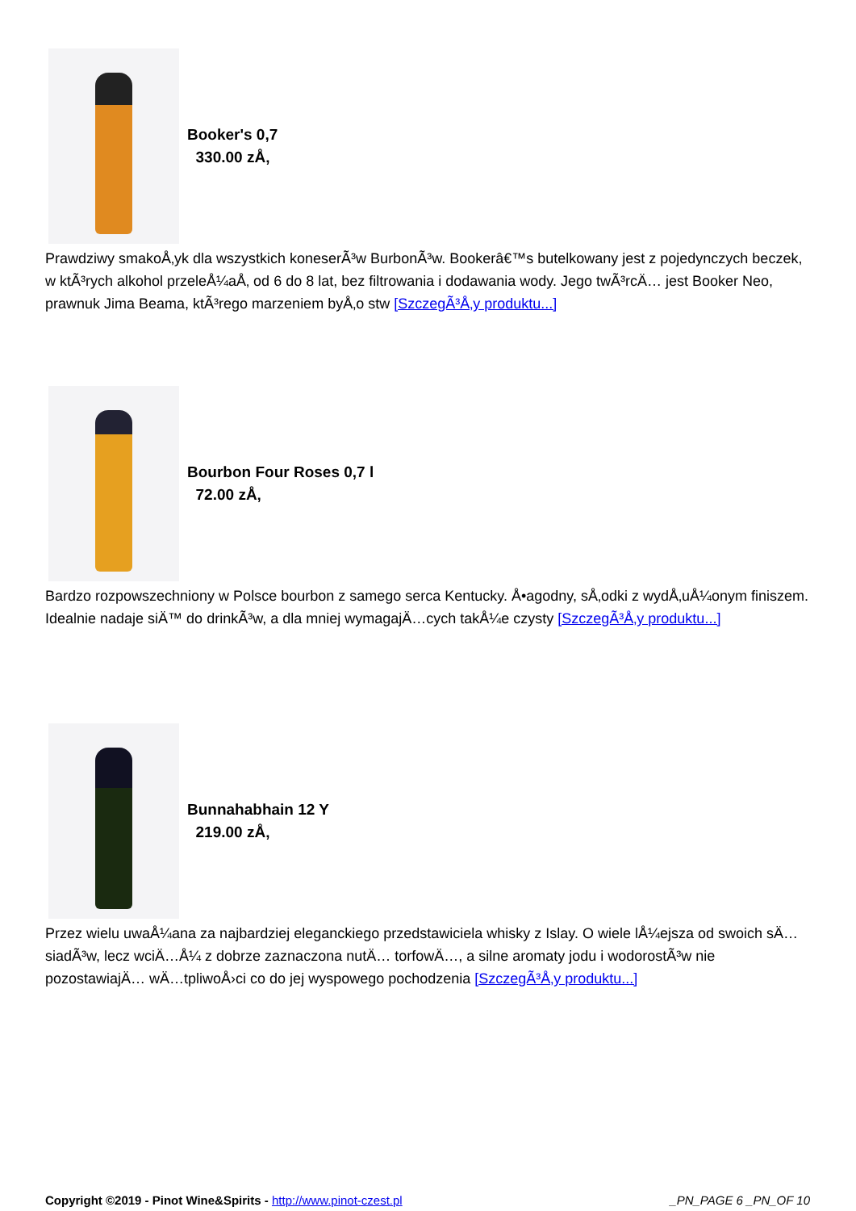Booker's 0,7
330.00 zÅ‚
Prawdziwy smakoÅ‚yk dla wszystkich koneserÃ³w BurbonÃ³w. Bookerâ€™s butelkowany jest z pojedynczych beczek, w ktÃ³rych alkohol przeleÅ¼aÅ‚ od 6 do 8 lat, bez filtrowania i dodawania wody. Jego twÃ³rcÄ… jest Booker Neo, prawnuk Jima Beama, ktÃ³rego marzeniem byÅ‚o stw [SzczegÃ³Å‚y produktu...]
Bourbon Four Roses 0,7 l
72.00 zÅ‚
Bardzo rozpowszechniony w Polsce bourbon z samego serca Kentucky. Å•agodny, sÅ‚odki z wydÅ‚uÅ¼onym finiszem. Idealnie nadaje siÄ™ do drinkÃ³w, a dla mniej wymagajÄ…cych takÅ¼e czysty [SzczegÃ³Å‚y produktu...]
Bunnahabhain 12 Y
219.00 zÅ‚
Przez wielu uwaÅ¼ana za najbardziej eleganckiego przedstawiciela whisky z Islay. O wiele lÅ¼ejsza od swoich sÄ…siadÃ³w, lecz wciÄ…Å¼ z dobrze zaznaczona nutÄ… torfowÄ…, a silne aromaty jodu i wodorostÃ³w nie pozostawiajÄ… wÄ…tpliwoÅ›ci co do jej wyspowego pochodzenia [SzczegÃ³Å‚y produktu...]
Copyright ©2019 - Pinot Wine&Spirits - http://www.pinot-czest.pl
_PN_PAGE 6 _PN_OF 10